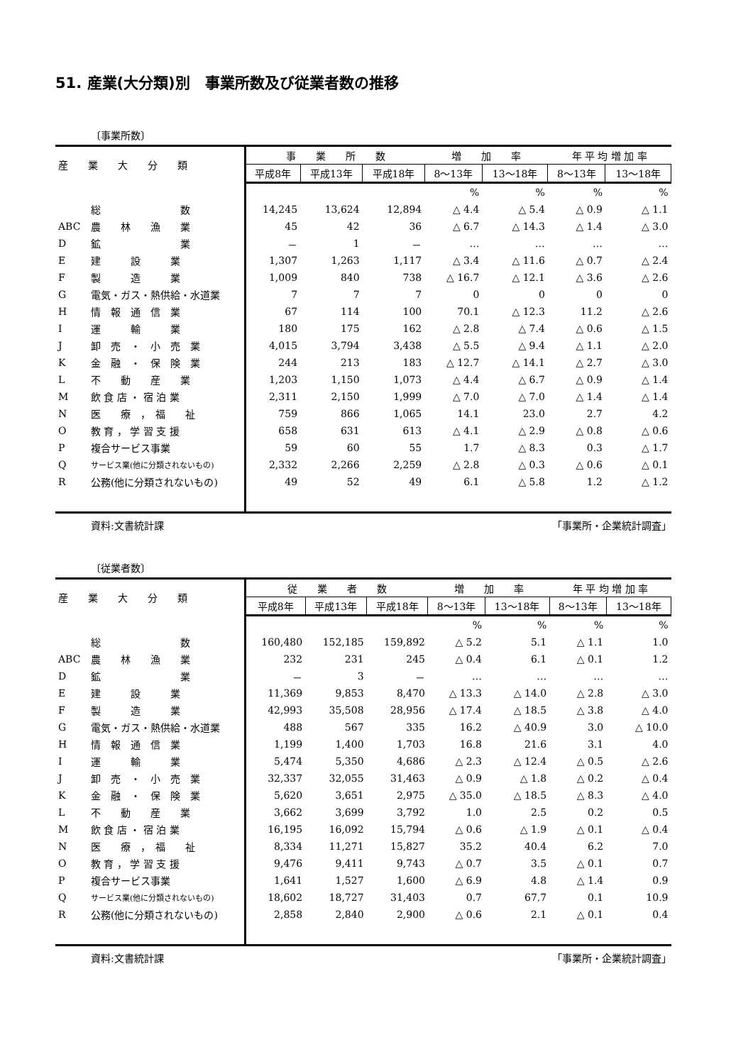51. 産業(大分類)別　事業所数及び従業者数の推移
〔事業所数〕
| 産 業 大 分 類 | | 事 業 所 数 | | | 増 加 率 | | 年 平 均 増 加 率 | |
| --- | --- | --- | --- | --- | --- | --- | --- | --- |
| | | 平成8年 | 平成13年 | 平成18年 | 8～13年 | 13～18年 | 8～13年 | 13～18年 |
| | | | | | % | % | % | % |
| | 総 数 | 14,245 | 13,624 | 12,894 | △ 4.4 | △ 5.4 | △ 0.9 | △ 1.1 |
| ABC | 農 林 漁 業 | 45 | 42 | 36 | △ 6.7 | △ 14.3 | △ 1.4 | △ 3.0 |
| D | 鉱 業 | － | 1 | － | … | … | … | … |
| E | 建 設 業 | 1,307 | 1,263 | 1,117 | △ 3.4 | △ 11.6 | △ 0.7 | △ 2.4 |
| F | 製 造 業 | 1,009 | 840 | 738 | △ 16.7 | △ 12.1 | △ 3.6 | △ 2.6 |
| G | 電気・ガス・熱供給・水道業 | 7 | 7 | 7 | 0 | 0 | 0 | 0 |
| H | 情 報 通 信 業 | 67 | 114 | 100 | 70.1 | △ 12.3 | 11.2 | △ 2.6 |
| I | 運 輸 業 | 180 | 175 | 162 | △ 2.8 | △ 7.4 | △ 0.6 | △ 1.5 |
| J | 卸 売 ・ 小 売 業 | 4,015 | 3,794 | 3,438 | △ 5.5 | △ 9.4 | △ 1.1 | △ 2.0 |
| K | 金 融 ・ 保 険 業 | 244 | 213 | 183 | △ 12.7 | △ 14.1 | △ 2.7 | △ 3.0 |
| L | 不 動 産 業 | 1,203 | 1,150 | 1,073 | △ 4.4 | △ 6.7 | △ 0.9 | △ 1.4 |
| M | 飲 食 店 ・ 宿 泊 業 | 2,311 | 2,150 | 1,999 | △ 7.0 | △ 7.0 | △ 1.4 | △ 1.4 |
| N | 医 療 ， 福 祉 | 759 | 866 | 1,065 | 14.1 | 23.0 | 2.7 | 4.2 |
| O | 教 育 ， 学 習 支 援 | 658 | 631 | 613 | △ 4.1 | △ 2.9 | △ 0.8 | △ 0.6 |
| P | 複合サービス事業 | 59 | 60 | 55 | 1.7 | △ 8.3 | 0.3 | △ 1.7 |
| Q | サービス業(他に分類されないもの) | 2,332 | 2,266 | 2,259 | △ 2.8 | △ 0.3 | △ 0.6 | △ 0.1 |
| R | 公務(他に分類されないもの) | 49 | 52 | 49 | 6.1 | △ 5.8 | 1.2 | △ 1.2 |
資料:文書統計課 「事業所・企業統計調査」
〔従業者数〕
| 産 業 大 分 類 | | 従 業 者 数 | | | 増 加 率 | | 年 平 均 増 加 率 | |
| --- | --- | --- | --- | --- | --- | --- | --- | --- |
| | | 平成8年 | 平成13年 | 平成18年 | 8～13年 | 13～18年 | 8～13年 | 13～18年 |
| | | | | | % | % | % | % |
| | 総 数 | 160,480 | 152,185 | 159,892 | △ 5.2 | 5.1 | △ 1.1 | 1.0 |
| ABC | 農 林 漁 業 | 232 | 231 | 245 | △ 0.4 | 6.1 | △ 0.1 | 1.2 |
| D | 鉱 業 | － | 3 | － | … | … | … | … |
| E | 建 設 業 | 11,369 | 9,853 | 8,470 | △ 13.3 | △ 14.0 | △ 2.8 | △ 3.0 |
| F | 製 造 業 | 42,993 | 35,508 | 28,956 | △ 17.4 | △ 18.5 | △ 3.8 | △ 4.0 |
| G | 電気・ガス・熱供給・水道業 | 488 | 567 | 335 | 16.2 | △ 40.9 | 3.0 | △ 10.0 |
| H | 情 報 通 信 業 | 1,199 | 1,400 | 1,703 | 16.8 | 21.6 | 3.1 | 4.0 |
| I | 運 輸 業 | 5,474 | 5,350 | 4,686 | △ 2.3 | △ 12.4 | △ 0.5 | △ 2.6 |
| J | 卸 売 ・ 小 売 業 | 32,337 | 32,055 | 31,463 | △ 0.9 | △ 1.8 | △ 0.2 | △ 0.4 |
| K | 金 融 ・ 保 険 業 | 5,620 | 3,651 | 2,975 | △ 35.0 | △ 18.5 | △ 8.3 | △ 4.0 |
| L | 不 動 産 業 | 3,662 | 3,699 | 3,792 | 1.0 | 2.5 | 0.2 | 0.5 |
| M | 飲 食 店 ・ 宿 泊 業 | 16,195 | 16,092 | 15,794 | △ 0.6 | △ 1.9 | △ 0.1 | △ 0.4 |
| N | 医 療 ， 福 祉 | 8,334 | 11,271 | 15,827 | 35.2 | 40.4 | 6.2 | 7.0 |
| O | 教 育 ， 学 習 支 援 | 9,476 | 9,411 | 9,743 | △ 0.7 | 3.5 | △ 0.1 | 0.7 |
| P | 複合サービス事業 | 1,641 | 1,527 | 1,600 | △ 6.9 | 4.8 | △ 1.4 | 0.9 |
| Q | サービス業(他に分類されないもの) | 18,602 | 18,727 | 31,403 | 0.7 | 67.7 | 0.1 | 10.9 |
| R | 公務(他に分類されないもの) | 2,858 | 2,840 | 2,900 | △ 0.6 | 2.1 | △ 0.1 | 0.4 |
資料:文書統計課 「事業所・企業統計調査」